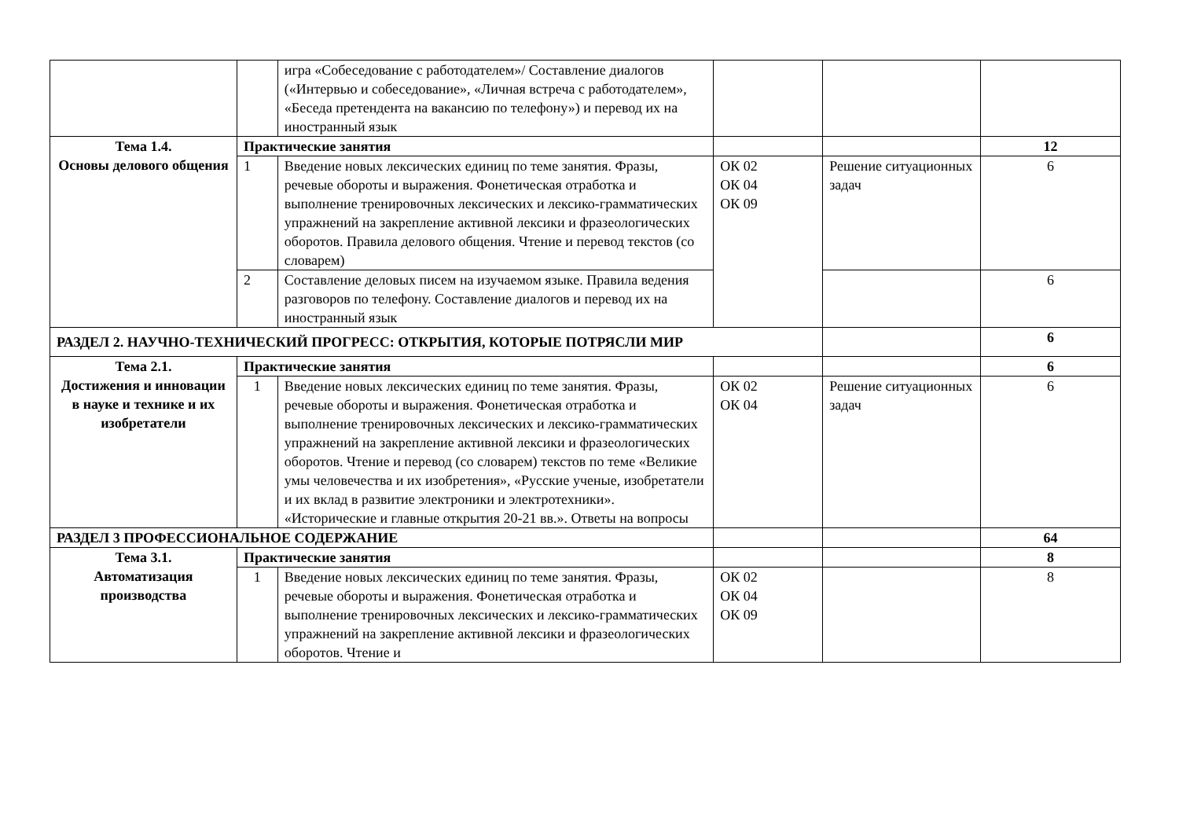| | | игра «Собеседование с работодателем»/ Составление диалогов («Интервью и собеседование», «Личная встреча с работодателем», «Беседа претендента на вакансию по телефону») и перевод их на иностранный язык | | | |
| Тема 1.4. Основы делового общения | Практические занятия | | | | 12 |
| | 1 | Введение новых лексических единиц по теме занятия. Фразы, речевые обороты и выражения. Фонетическая отработка и выполнение тренировочных лексических и лексико-грамматических упражнений на закрепление активной лексики и фразеологических оборотов. Правила делового общения. Чтение и перевод текстов (со словарем) | ОК 02 ОК 04 ОК 09 | Решение ситуационных задач | 6 |
| | 2 | Составление деловых писем на изучаемом языке. Правила ведения разговоров по телефону. Составление диалогов и перевод их на иностранный язык | | | 6 |
| РАЗДЕЛ 2. НАУЧНО-ТЕХНИЧЕСКИЙ ПРОГРЕСС: ОТКРЫТИЯ, КОТОРЫЕ ПОТРЯСЛИ МИР | | | | | 6 |
| Тема 2.1. Достижения и инновации в науке и технике и их изобретатели | Практические занятия | | | | 6 |
| | 1 | Введение новых лексических единиц по теме занятия. Фразы, речевые обороты и выражения. Фонетическая отработка и выполнение тренировочных лексических и лексико-грамматических упражнений на закрепление активной лексики и фразеологических оборотов. Чтение и перевод (со словарем) текстов по теме «Великие умы человечества и их изобретения», «Русские ученые, изобретатели и их вклад в развитие электроники и электротехники». «Исторические и главные открытия 20-21 вв.». Ответы на вопросы | ОК 02 ОК 04 | Решение ситуационных задач | 6 |
| РАЗДЕЛ 3 ПРОФЕССИОНАЛЬНОЕ СОДЕРЖАНИЕ | | | | | 64 |
| Тема 3.1. Автоматизация производства | Практические занятия | | | | 8 |
| | 1 | Введение новых лексических единиц по теме занятия. Фразы, речевые обороты и выражения. Фонетическая отработка и выполнение тренировочных лексических и лексико-грамматических упражнений на закрепление активной лексики и фразеологических оборотов. Чтение и | ОК 02 ОК 04 ОК 09 | | 8 |